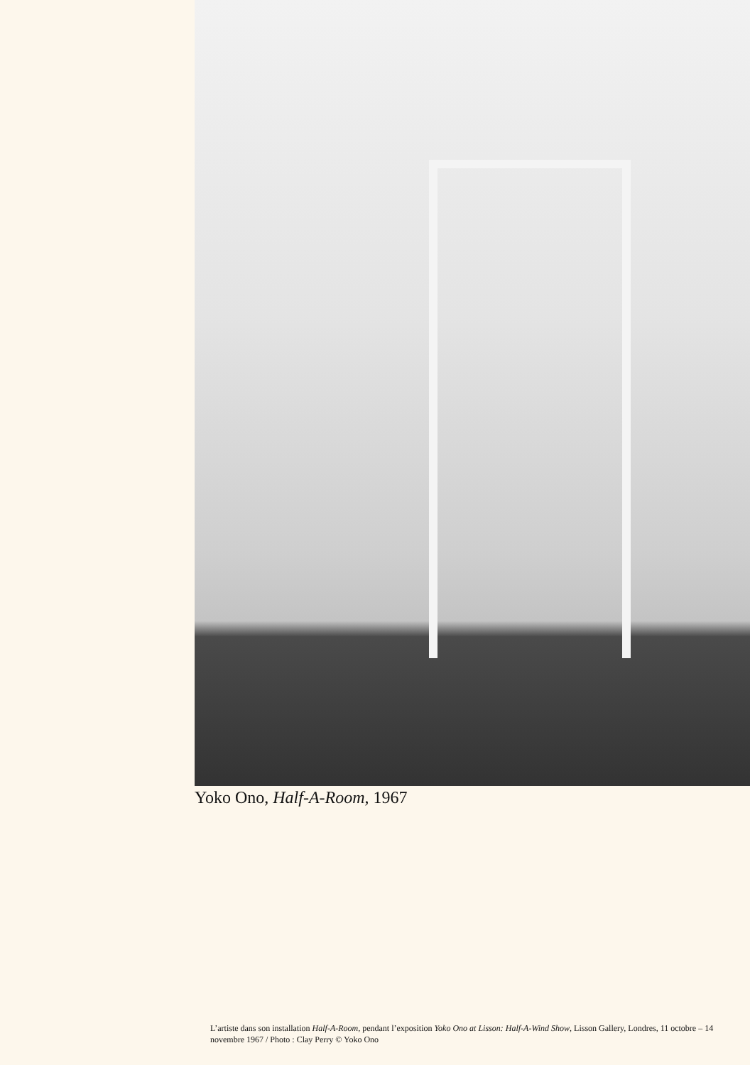Yoko Ono, Half-A-Room, 1967
L’artiste dans son installation Half-A-Room, pendant l’exposition Yoko Ono at Lisson: Half-A-Wind Show, Lisson Gallery, Londres, 11 octobre – 14 novembre 1967 / Photo : Clay Perry © Yoko Ono